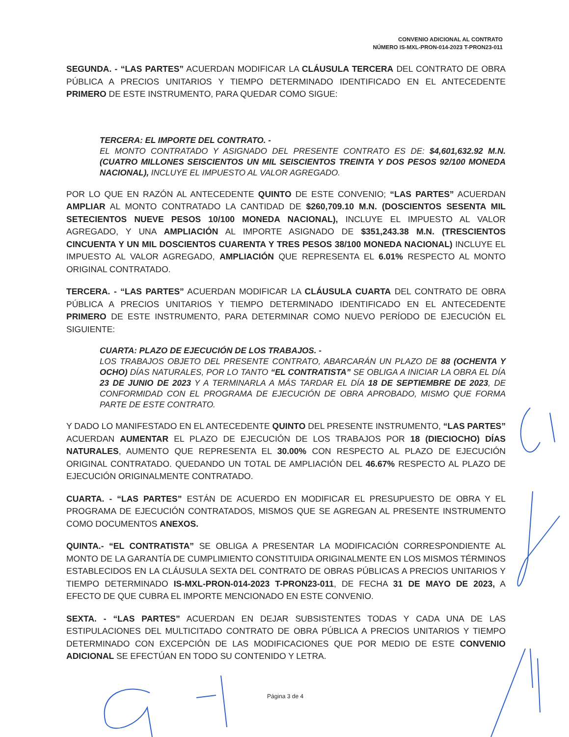CONVENIO ADICIONAL AL CONTRATO
NÚMERO IS-MXL-PRON-014-2023 T-PRON23-011
SEGUNDA. - “LAS PARTES” ACUERDAN MODIFICAR LA CLÁUSULA TERCERA DEL CONTRATO DE OBRA PÚBLICA A PRECIOS UNITARIOS Y TIEMPO DETERMINADO IDENTIFICADO EN EL ANTECEDENTE PRIMERO DE ESTE INSTRUMENTO, PARA QUEDAR COMO SIGUE:
TERCERA: EL IMPORTE DEL CONTRATO. -
EL MONTO CONTRATADO Y ASIGNADO DEL PRESENTE CONTRATO ES DE: $4,601,632.92 M.N. (CUATRO MILLONES SEISCIENTOS UN MIL SEISCIENTOS TREINTA Y DOS PESOS 92/100 MONEDA NACIONAL), INCLUYE EL IMPUESTO AL VALOR AGREGADO.
POR LO QUE EN RAZÓN AL ANTECEDENTE QUINTO DE ESTE CONVENIO; “LAS PARTES” ACUERDAN AMPLIAR AL MONTO CONTRATADO LA CANTIDAD DE $260,709.10 M.N. (DOSCIENTOS SESENTA MIL SETECIENTOS NUEVE PESOS 10/100 MONEDA NACIONAL), INCLUYE EL IMPUESTO AL VALOR AGREGADO, Y UNA AMPLIACIÓN AL IMPORTE ASIGNADO DE $351,243.38 M.N. (TRESCIENTOS CINCUENTA Y UN MIL DOSCIENTOS CUARENTA Y TRES PESOS 38/100 MONEDA NACIONAL) INCLUYE EL IMPUESTO AL VALOR AGREGADO, AMPLIACIÓN QUE REPRESENTA EL 6.01% RESPECTO AL MONTO ORIGINAL CONTRATADO.
TERCERA. - “LAS PARTES” ACUERDAN MODIFICAR LA CLÁUSULA CUARTA DEL CONTRATO DE OBRA PÚBLICA A PRECIOS UNITARIOS Y TIEMPO DETERMINADO IDENTIFICADO EN EL ANTECEDENTE PRIMERO DE ESTE INSTRUMENTO, PARA DETERMINAR COMO NUEVO PERÍODO DE EJECUCIÓN EL SIGUIENTE:
CUARTA: PLAZO DE EJECUCIÓN DE LOS TRABAJOS. -
LOS TRABAJOS OBJETO DEL PRESENTE CONTRATO, ABARCARÁN UN PLAZO DE 88 (OCHENTA Y OCHO) DÍAS NATURALES, POR LO TANTO “EL CONTRATISTA” SE OBLIGA A INICIAR LA OBRA EL DÍA 23 DE JUNIO DE 2023 Y A TERMINARLA A MÁS TARDAR EL DÍA 18 DE SEPTIEMBRE DE 2023, DE CONFORMIDAD CON EL PROGRAMA DE EJECUCIÓN DE OBRA APROBADO, MISMO QUE FORMA PARTE DE ESTE CONTRATO.
Y DADO LO MANIFESTADO EN EL ANTECEDENTE QUINTO DEL PRESENTE INSTRUMENTO, “LAS PARTES” ACUERDAN AUMENTAR EL PLAZO DE EJECUCIÓN DE LOS TRABAJOS POR 18 (DIECIOCHO) DÍAS NATURALES, AUMENTO QUE REPRESENTA EL 30.00% CON RESPECTO AL PLAZO DE EJECUCIÓN ORIGINAL CONTRATADO. QUEDANDO UN TOTAL DE AMPLIACIÓN DEL 46.67% RESPECTO AL PLAZO DE EJECUCIÓN ORIGINALMENTE CONTRATADO.
CUARTA. - “LAS PARTES” ESTÁN DE ACUERDO EN MODIFICAR EL PRESUPUESTO DE OBRA Y EL PROGRAMA DE EJECUCIÓN CONTRATADOS, MISMOS QUE SE AGREGAN AL PRESENTE INSTRUMENTO COMO DOCUMENTOS ANEXOS.
QUINTA.- “EL CONTRATISTA” SE OBLIGA A PRESENTAR LA MODIFICACIÓN CORRESPONDIENTE AL MONTO DE LA GARANTÍA DE CUMPLIMIENTO CONSTITUIDA ORIGINALMENTE EN LOS MISMOS TÉRMINOS ESTABLECIDOS EN LA CLÁUSULA SEXTA DEL CONTRATO DE OBRAS PÚBLICAS A PRECIOS UNITARIOS Y TIEMPO DETERMINADO IS-MXL-PRON-014-2023 T-PRON23-011, DE FECHA 31 DE MAYO DE 2023, A EFECTO DE QUE CUBRA EL IMPORTE MENCIONADO EN ESTE CONVENIO.
SEXTA. - “LAS PARTES” ACUERDAN EN DEJAR SUBSISTENTES TODAS Y CADA UNA DE LAS ESTIPULACIONES DEL MULTICITADO CONTRATO DE OBRA PÚBLICA A PRECIOS UNITARIOS Y TIEMPO DETERMINADO CON EXCEPCIÓN DE LAS MODIFICACIONES QUE POR MEDIO DE ESTE CONVENIO ADICIONAL SE EFECTÚAN EN TODO SU CONTENIDO Y LETRA.
Página 3 de 4